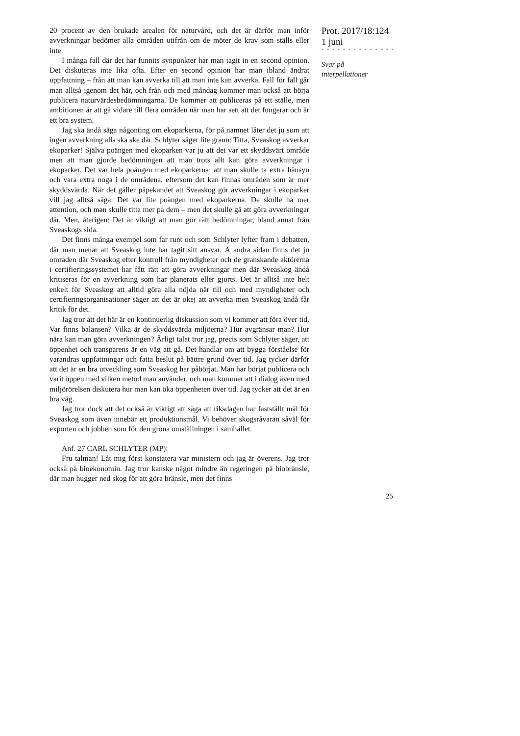20 procent av den brukade arealen för naturvård, och det är därför man inför avverkningar bedömer alla områden utifrån om de möter de krav som ställs eller inte.
I många fall där det har funnits synpunkter har man tagit in en second opinion. Det diskuteras inte lika ofta. Efter en second opinion har man ibland ändrat uppfattning – från att man kan avverka till att man inte kan avverka. Fall för fall går man alltså igenom det här, och från och med måndag kommer man också att börja publicera naturvärdesbedömningarna. De kommer att publiceras på ett ställe, men ambitionen är att gå vidare till flera områden när man har sett att det fungerar och är ett bra system.
Jag ska ändå säga någonting om ekoparkerna, för på namnet låter det ju som att ingen avverkning alls ska ske där. Schlyter säger lite grann: Titta, Sveaskog avverkar ekoparker! Själva poängen med ekoparken var ju att det var ett skyddsvärt område men att man gjorde bedömningen att man trots allt kan göra avverkningar i ekoparker. Det var hela poängen med ekoparkerna: att man skulle ta extra hänsyn och vara extra noga i de områdena, eftersom det kan finnas områden som är mer skyddsvärda. När det gäller påpekandet att Sveaskog gör avverkningar i ekoparker vill jag alltså säga: Det var lite poängen med ekoparkerna. De skulle ha mer attention, och man skulle titta mer på dem – men det skulle gå att göra avverkningar där. Men, återigen: Det är viktigt att man gör rätt bedömningar, bland annat från Sveaskogs sida.
Det finns många exempel som far runt och som Schlyter lyfter fram i debatten, där man menar att Sveaskog inte har tagit sitt ansvar. Å andra sidan finns det ju områden där Sveaskog efter kontroll från myndigheter och de granskande aktörerna i certifieringssystemet har fått rätt att göra avverkningar men där Sveaskog ändå kritiseras för en avverkning som har planerats eller gjorts. Det är alltså inte helt enkelt för Sveaskog att alltid göra alla nöjda när till och med myndigheter och certifieringsorganisationer säger att det är okej att avverka men Sveaskog ändå får kritik för det.
Jag tror att det här är en kontinuerlig diskussion som vi kommer att föra över tid. Var finns balansen? Vilka är de skyddsvärda miljöerna? Hur avgränsar man? Hur nära kan man göra avverkningen? Ärligt talat tror jag, precis som Schlyter säger, att öppenhet och transparens är en väg att gå. Det handlar om att bygga förståelse för varandras uppfattningar och fatta beslut på bättre grund över tid. Jag tycker därför att det är en bra utveckling som Sveaskog har påbörjat. Man har börjat publicera och varit öppen med vilken metod man använder, och man kommer att i dialog även med miljörörelsen diskutera hur man kan öka öppenheten över tid. Jag tycker att det är en bra väg.
Jag tror dock att det också är viktigt att säga att riksdagen har fastställt mål för Sveaskog som även innebär ett produktionsmål. Vi behöver skogsråvaran såväl för exporten och jobben som för den gröna omställningen i samhället.
Anf. 27 CARL SCHLYTER (MP):
Fru talman! Låt mig först konstatera var ministern och jag är överens. Jag tror också på bioekonomin. Jag tror kanske något mindre än regeringen på biobränsle, där man hugger ned skog för att göra bränsle, men det finns
Prot. 2017/18:124
1 juni
- - - - - - - - - - - - - -
Svar på
interpellationer
25